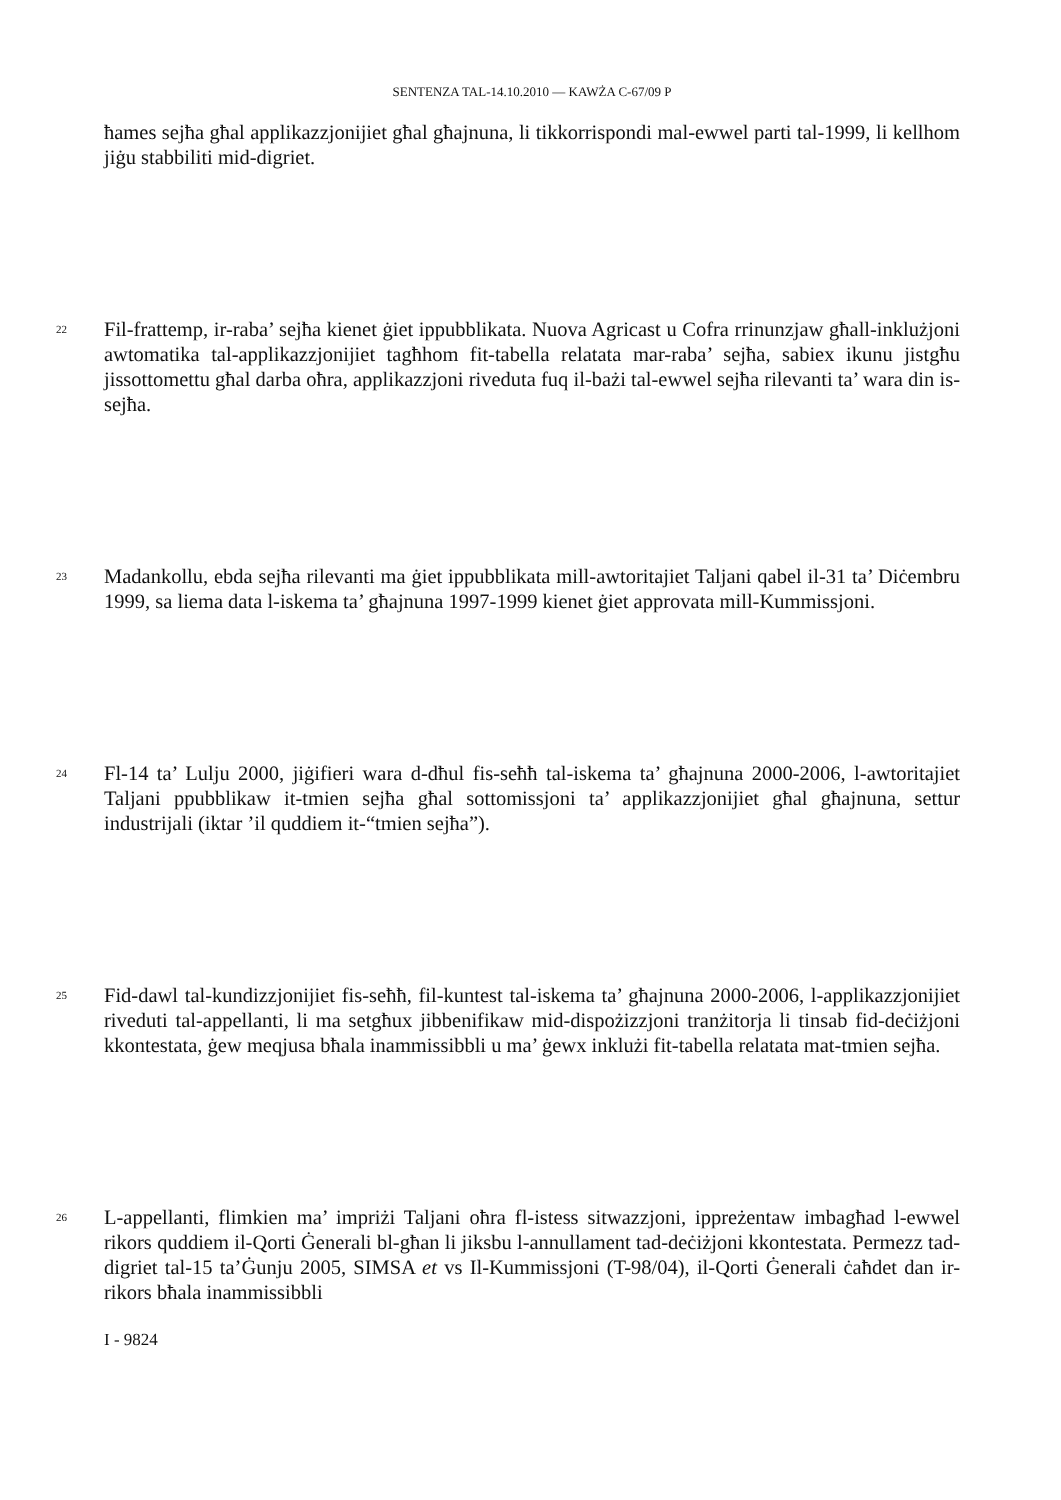SENTENZA TAL-14.10.2010 — KAWŻA C-67/09 P
ħames sejħa għal applikazzjonijiet għal għajnuna, li tikkorrispondi mal-ewwel parti tal-1999, li kellhom jiġu stabbiliti mid-digriet.
22
Fil-frattemp, ir-raba’ sejħa kienet ġiet ippubblikata. Nuova Agricast u Cofra rrinunzjaw għall-inklużjoni awtomatika tal-applikazzjonijiet tagħhom fit-tabella relatata mar-raba’ sejħa, sabiex ikunu jistgħu jissottomettu għal darba oħra, applikazzjoni riveduta fuq il-bażi tal-ewwel sejħa rilevanti ta’ wara din is-sejħa.
23
Madankollu, ebda sejħa rilevanti ma ġiet ippubblikata mill-awtoritajiet Taljani qabel il-31 ta’ Diċembru 1999, sa liema data l-iskema ta’ għajnuna 1997-1999 kienet ġiet approvata mill-Kummissjoni.
24
Fl-14 ta’ Lulju 2000, jiġifieri wara d-dħul fis-seħħ tal-iskema ta’ għajnuna 2000-2006, l-awtoritajiet Taljani ppubblikaw it-tmien sejħa għal sottomissjoni ta’ applikazzjonijiet għal għajnuna, settur industrijali (iktar ’il quddiem it-“tmien sejħa”).
25
Fid-dawl tal-kundizzjonijiet fis-seħħ, fil-kuntest tal-iskema ta’ għajnuna 2000-2006, l-applikazzjonijiet riveduti tal-appellanti, li ma setgħux jibbenifikaw mid-dispożizzjoni tranżitorja li tinsab fid-deċiżjoni kkontestata, ġew meqjusa bħala inammissibbli u ma’ ġewx inklużi fit-tabella relatata mat-tmien sejħa.
26
L-appellanti, flimkien ma’ impriżi Taljani oħra fl-istess sitwazzjoni, ippreżentaw imbagħad l-ewwel rikors quddiem il-Qorti Ġenerali bl-għan li jiksbu l-annullament tad-deċiżjoni kkontestata. Permezz tad-digriet tal-15 ta’Ġunju 2005, SIMSA et vs Il-Kummissjoni (T-98/04), il-Qorti Ġenerali ċaħdet dan ir-rikors bħala inammissibbli
I - 9824